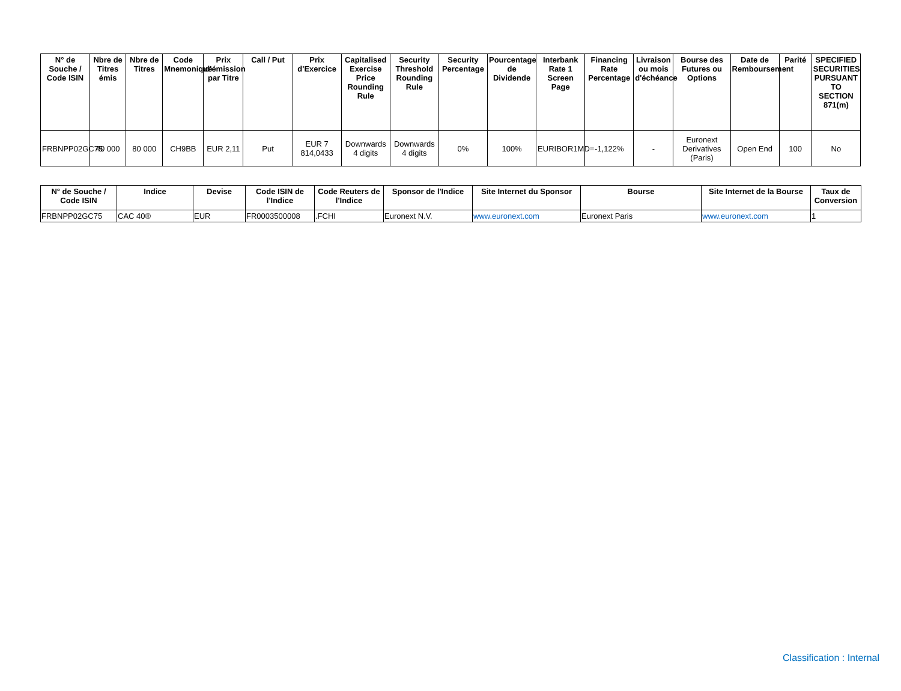| N° de Souche / Code ISIN | Nbre de Titres émis | Nbre de Titres | Code Mnemonique | Prix d'émission par Titre | Call / Put | Prix d'Exercice | Capitalised Exercise Price Rounding Rule | Security Threshold Rounding Rule | Security Percentage | Pourcentage de Dividende | Interbank Rate 1 Screen Page | Financing Rate Percentage | Livraison ou mois d'échéance | Bourse des Futures ou Options | Date de Remboursement | Parité | SPECIFIED SECURITIES PURSUANT TO SECTION 871(m) |
| --- | --- | --- | --- | --- | --- | --- | --- | --- | --- | --- | --- | --- | --- | --- | --- | --- | --- |
| FRBNPP02GC75 | 40 000 | 80 000 | CH9BB | EUR 2,11 | Put | EUR 7 814,0433 | Downwards 4 digits | Downwards 4 digits | 0% | 100% | EURIBOR1MD= | -1,122% | - | Euronext Derivatives (Paris) | Open End | 100 | No |
| N° de Souche / Code ISIN | Indice | Devise | Code ISIN de l'Indice | Code Reuters de l'Indice | Sponsor de l'Indice | Site Internet du Sponsor | Bourse | Site Internet de la Bourse | Taux de Conversion |
| --- | --- | --- | --- | --- | --- | --- | --- | --- | --- |
| FRBNPP02GC75 | CAC 40® | EUR | FR0003500008 | .FCHI | Euronext N.V. | www.euronext.com | Euronext Paris | www.euronext.com | 1 |
Classification : Internal